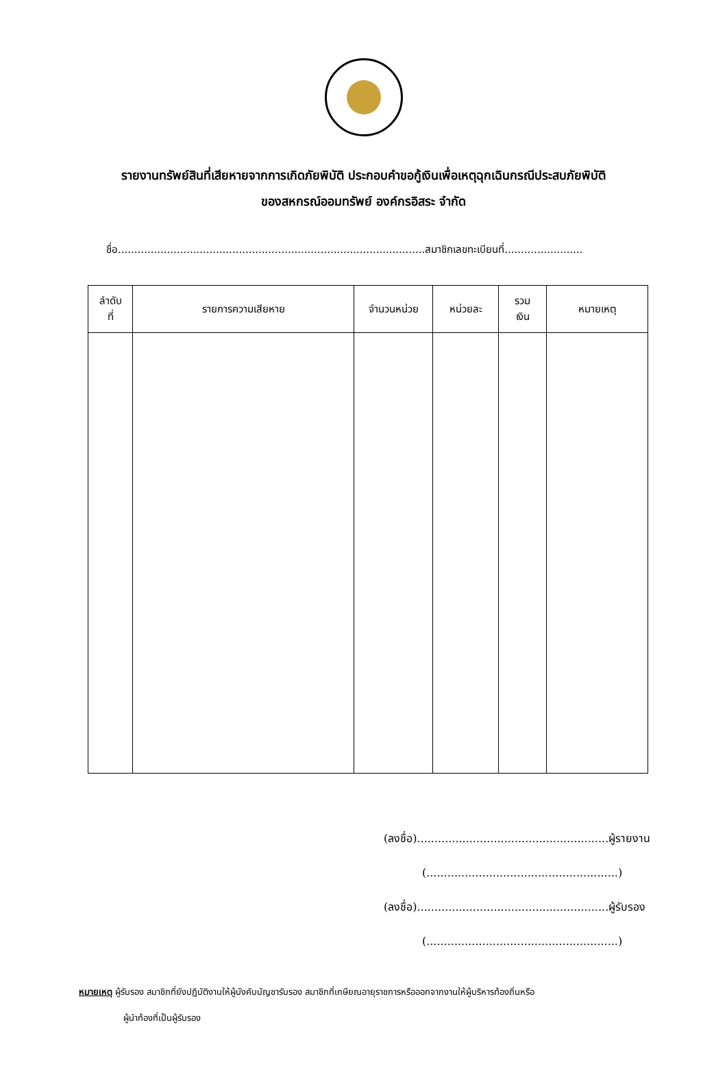รายงานทรัพย์สินที่เสียหายจากการเกิดภัยพิบัติ ประกอบคำขอกู้เงินเพื่อเหตุฉุกเฉินกรณีประสบภัยพิบัติ
ของสหกรณ์ออมทรัพย์ องค์กรอิสระ จำกัด
ชื่อ..............................................................................................สมาชิกเลขทะเบียนที่........................
| ลำดับ ที่ | รายการความเสียหาย | จำนวนหน่วย | หน่วยละ | รวม เงิน | หมายเหตุ |
| --- | --- | --- | --- | --- | --- |
(ลงชื่อ).......................................................ผู้รายงาน
(.......................................................)
(ลงชื่อ).......................................................ผู้รับรอง
(.......................................................)
หมายเหตุ ผู้รับรอง สมาชิกที่ยังปฏิบัติงานให้ผู้บังคับบัญชารับรอง สมาชิกที่เกษียณอายุราชการหรือออกจากงานให้ผู้บริหารท้องถิ่นหรือ
ผู้นำท้องที่เป็นผู้รับรอง